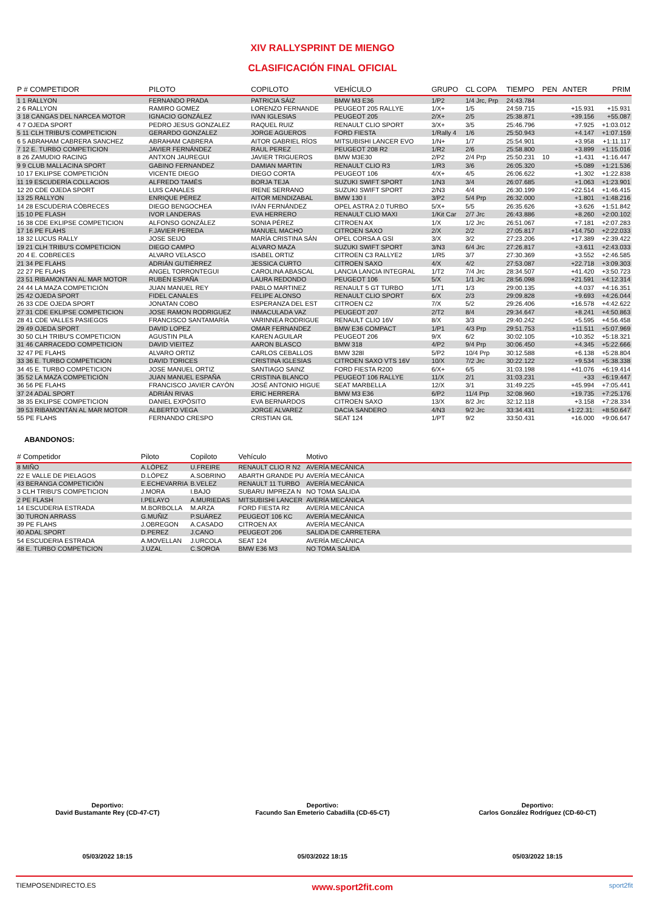XIV RALLYSPRINT DE MIENGO
CLASIFICACIÓN FINAL OFICIAL
| P # COMPETIDOR | PILOTO | COPILOTO | VEHÍCULO | GRUPO | CL COPA | TIEMPO | PEN | ANTER | PRIM |
| --- | --- | --- | --- | --- | --- | --- | --- | --- | --- |
| 1 1 RALLYON | FERNANDO PRADA | PATRICIA SÁIZ | BMW M3 E36 | 1/P2 | 1/4 Jrc, Prp | 24:43.784 | | | |
| 2 6 RALLYON | RAMIRO GOMEZ | LORENZO FERNANDE | PEUGEOT 205 RALLYE | 1/X+ | 1/5 | 24:59.715 | | +15.931 | +15.931 |
| 3 18 CANGAS DEL NARCEA MOTOR | IGNACIO GONZÁLEZ | IVAN IGLESIAS | PEUGEOT 205 | 2/X+ | 2/5 | 25:38.871 | | +39.156 | +55.087 |
| 4 7 OJEDA SPORT | PEDRO JESUS GONZALEZ | RAQUEL RUIZ | RENAULT CLIO SPORT | 3/X+ | 3/5 | 25:46.796 | | +7.925 | +1:03.012 |
| 5 11 CLH TRIBU'S COMPETICION | GERARDO GONZALEZ | JORGE AGUEROS | FORD FIESTA | 1/Rally 4 | 1/6 | 25:50.943 | | +4.147 | +1:07.159 |
| 6 5 ABRAHAM CABRERA SANCHEZ | ABRAHAM CABRERA | AITOR GABRIEL RÍOS | MITSUBISHI LANCER EVO | 1/N+ | 1/7 | 25:54.901 | | +3.958 | +1:11.117 |
| 7 12 E. TURBO COMPETICION | JAVIER FERNÁNDEZ | RAUL PEREZ | PEUGEOT 208 R2 | 1/R2 | 2/6 | 25:58.800 | | +3.899 | +1:15.016 |
| 8 26 ZAMUDIO RACING | ANTXON JAUREGUI | JAVIER TRIGUEROS | BMW M3E30 | 2/P2 | 2/4 Prp | 25:50.231 | 10 | +1.431 | +1:16.447 |
| 9 9 CLUB MALLACINA SPORT | GABINO FERNANDEZ | DAMIAN MARTIN | RENAULT CLIO R3 | 1/R3 | 3/6 | 26:05.320 | | +5.089 | +1:21.536 |
| 10 17 EKLIPSE COMPETICIÓN | VICENTE DIEGO | DIEGO CORTA | PEUGEOT 106 | 4/X+ | 4/5 | 26:06.622 | | +1.302 | +1:22.838 |
| 11 19 ESCUDERÍA COLLACIOS | ALFREDO TAMÉS | BORJA TEJA | SUZUKI SWIFT SPORT | 1/N3 | 3/4 | 26:07.685 | | +1.063 | +1:23.901 |
| 12 20 CDE OJEDA SPORT | LUIS CANALES | IRENE SERRANO | SUZUKI SWIFT SPORT | 2/N3 | 4/4 | 26:30.199 | | +22.514 | +1:46.415 |
| 13 25 RALLYON | ENRIQUE PÉREZ | AITOR MENDIZABAL | BMW 130 I | 3/P2 | 5/4 Prp | 26:32.000 | | +1.801 | +1:48.216 |
| 14 28 ESCUDERIA CÓBRECES | DIEGO BENGOCHEA | IVÁN FERNÁNDEZ | OPEL ASTRA 2.0 TURBO | 5/X+ | 5/5 | 26:35.626 | | +3.626 | +1:51.842 |
| 15 10 PE FLASH | IVOR LANDERAS | EVA HERRERO | RENAULT CLIO MAXI | 1/Kit Car | 2/7 Jrc | 26:43.886 | | +8.260 | +2:00.102 |
| 16 38 CDE EKLIPSE COMPETICION | ALFONSO GONZÁLEZ | SONIA PÉREZ | CITROEN AX | 1/X | 1/2 Jrc | 26:51.067 | | +7.181 | +2:07.283 |
| 17 16 PE FLAHS | F.JAVIER PEREDA | MANUEL MACHO | CITROEN SAXO | 2/X | 2/2 | 27:05.817 | | +14.750 | +2:22.033 |
| 18 32 LUCUS RALLY | JOSE SEIJO | MARÍA CRISTINA SÁN | OPEL CORSA A GSI | 3/X | 3/2 | 27:23.206 | | +17.389 | +2:39.422 |
| 19 21 CLH TRIBU'S COMPETICION | DIEGO CAMPO | ALVARO MAZA | SUZUKI SWIFT SPORT | 3/N3 | 6/4 Jrc | 27:26.817 | | +3.611 | +2:43.033 |
| 20 4 E. COBRECES | ALVARO VELASCO | ISABEL ORTIZ | CITROEN C3 RALLYE2 | 1/R5 | 3/7 | 27:30.369 | | +3.552 | +2:46.585 |
| 21 34 PE FLAHS | ADRIÁN GUTIÉRREZ | JESSICA CURTO | CITROEN SAXO | 4/X | 4/2 | 27:53.087 | | +22.718 | +3:09.303 |
| 22 27 PE FLAHS | ANGEL TORRONTEGUI | CAROLINA ABASCAL | LANCIA LANCIA INTEGRAL | 1/T2 | 7/4 Jrc | 28:34.507 | | +41.420 | +3:50.723 |
| 23 51 RIBAMONTAN AL MAR MOTOR | RUBÉN ESPAÑA | LAURA REDONDO | PEUGEOT 106 | 5/X | 1/1 Jrc | 28:56.098 | | +21.591 | +4:12.314 |
| 24 44 LA MAZA COMPETICIÓN | JUAN MANUEL REY | PABLO MARTINEZ | RENAULT 5 GT TURBO | 1/T1 | 1/3 | 29:00.135 | | +4.037 | +4:16.351 |
| 25 42 OJEDA SPORT | FIDEL CANALES | FELIPE ALONSO | RENAULT CLIO SPORT | 6/X | 2/3 | 29:09.828 | | +9.693 | +4:26.044 |
| 26 33 CDE OJEDA SPORT | JONATAN COBO | ESPERANZA DEL EST | CITROEN C2 | 7/X | 5/2 | 29:26.406 | | +16.578 | +4:42.622 |
| 27 31 CDE EKLIPSE COMPETICION | JOSE RAMON RODRIGUEZ | INMACULADA VAZ | PEUGEOT 207 | 2/T2 | 8/4 | 29:34.647 | | +8.241 | +4:50.863 |
| 28 41 CDE VALLES PASIEGOS | FRANCISCO SANTAMARÍA | VARINNEA RODRIGUE | RENAULT CLIO 16V | 8/X | 3/3 | 29:40.242 | | +5.595 | +4:56.458 |
| 29 49 OJEDA SPORT | DAVID LOPEZ | OMAR FERNANDEZ | BMW E36 COMPACT | 1/P1 | 4/3 Prp | 29:51.753 | | +11.511 | +5:07.969 |
| 30 50 CLH TRIBU'S COMPETICION | AGUSTIN PILA | KAREN AGUILAR | PEUGEOT 206 | 9/X | 6/2 | 30:02.105 | | +10.352 | +5:18.321 |
| 31 46 CARRACEDO COMPETICION | DAVID VIEITEZ | AARON BLASCO | BMW 318 | 4/P2 | 9/4 Prp | 30:06.450 | | +4.345 | +5:22.666 |
| 32 47 PE FLAHS | ALVARO ORTIZ | CARLOS CEBALLOS | BMW 328I | 5/P2 | 10/4 Prp | 30:12.588 | | +6.138 | +5:28.804 |
| 33 36 E. TURBO COMPETICION | DAVID TORICES | CRISTINA IGLESIAS | CITROEN SAXO VTS 16V | 10/X | 7/2 Jrc | 30:22.122 | | +9.534 | +5:38.338 |
| 34 45 E. TURBO COMPETICION | JOSE MANUEL ORTIZ | SANTIAGO SAINZ | FORD FIESTA R200 | 6/X+ | 6/5 | 31:03.198 | | +41.076 | +6:19.414 |
| 35 52 LA MAZA COMPETICIÓN | JUAN MANUEL ESPAÑA | CRISTINA BLANCO | PEUGEOT 106 RALLYE | 11/X | 2/1 | 31:03.231 | | +33 | +6:19.447 |
| 36 56 PE FLAHS | FRANCISCO JAVIER CAYÓN | JOSÉ ANTONIO HIGUE | SEAT MARBELLA | 12/X | 3/1 | 31:49.225 | | +45.994 | +7:05.441 |
| 37 24 ADAL SPORT | ADRIÁN RIVAS | ERIC HERRERA | BMW M3 E36 | 6/P2 | 11/4 Prp | 32:08.960 | | +19.735 | +7:25.176 |
| 38 35 EKLIPSE COMPETICION | DANIEL EXPÓSITO | EVA BERNARDOS | CITROEN SAXO | 13/X | 8/2 Jrc | 32:12.118 | | +3.158 | +7:28.334 |
| 39 53 RIBAMONTÁN AL MAR MOTOR | ALBERTO VEGA | JORGE ALVAREZ | DACIA SANDERO | 4/N3 | 9/2 Jrc | 33:34.431 | | +1:22.31: | +8:50.647 |
| 55 PE FLAHS | FERNANDO CRESPO | CRISTIAN GIL | SEAT 124 | 1/PT | 9/2 | 33:50.431 | | +16.000 | +9:06.647 |
ABANDONOS:
| # Competidor | Piloto | Copiloto | Vehículo | Motivo |
| --- | --- | --- | --- | --- |
| 8 MIÑO | A.LÓPEZ | U.FREIRE | RENAULT CLIO R N2 | AVERÍA MECÁNICA |
| 22 E VALLE DE PIELAGOS | D.LÓPEZ | A.SOBRINO | ABARTH GRANDE PU | AVERÍA MECÁNICA |
| 43 BERANGA COMPETICIÓN | E.ECHEVARRIA | B.VELEZ | RENAULT 11 TURBO | AVERÍA MECÁNICA |
| 3 CLH TRIBU'S COMPETICION | J.MORA | I.BAJO | SUBARU IMPREZA N | NO TOMA SALIDA |
| 2 PE FLASH | I.PELAYO | A.MURIEDAS | MITSUBISHI LANCER | AVERÍA MECÁNICA |
| 14 ESCUDERIA ESTRADA | M.BORBOLLA | M.ARZA | FORD FIESTA R2 | AVERÍA MECÁNICA |
| 30 TURON ARRASS | G.MUÑIZ | P.SUÁREZ | PEUGEOT 106 KC | AVERÍA MECÁNICA |
| 39 PE FLAHS | J.OBREGON | A.CASADO | CITROEN AX | AVERÍA MECÁNICA |
| 40 ADAL SPORT | D.PEREZ | J.CANO | PEUGEOT 206 | SALIDA DE CARRETERA |
| 54 ESCUDERIA ESTRADA | A.MOVELLAN | J.URCOLA | SEAT 124 | AVERÍA MECÁNICA |
| 48 E. TURBO COMPETICION | J.UZAL | C.SOROA | BMW E36 M3 | NO TOMA SALIDA |
Deportivo:
David Bustamante Rey (CD-47-CT)
05/03/2022 18:15
Deportivo:
Facundo San Emeterio Cabadilla (CD-65-CT)
05/03/2022 18:15
Deportivo:
Carlos González Rodríguez (CD-60-CT)
05/03/2022 18:15
TIEMPOSENDIRECTO.ES www.sport2fit.com sport2fit